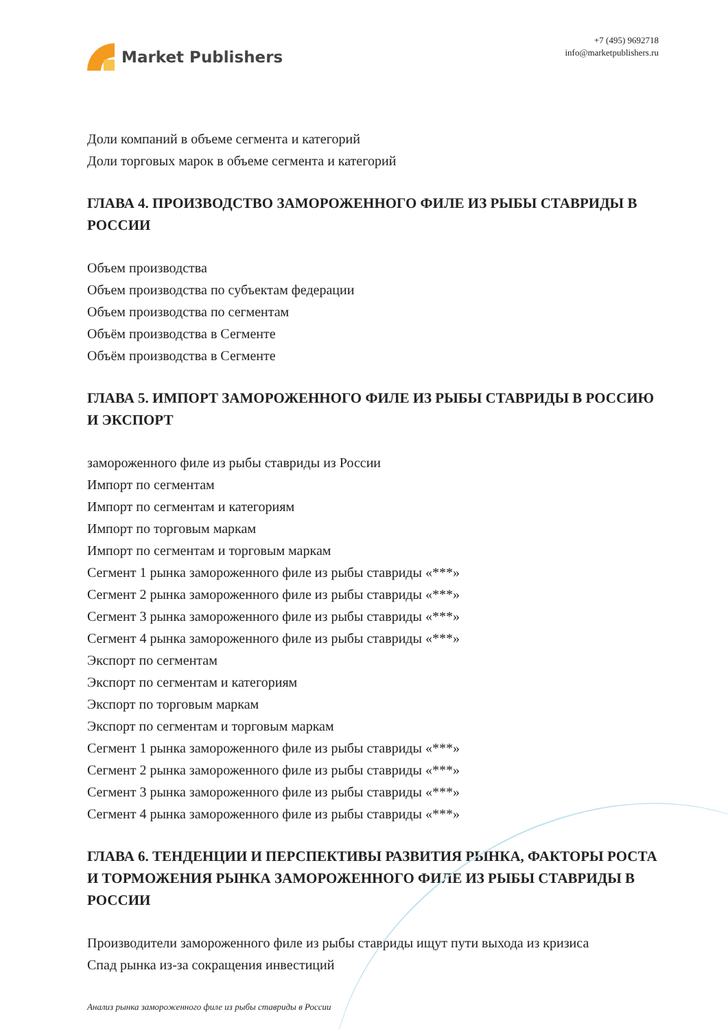Market Publishers
+7 (495) 9692718
info@marketpublishers.ru
Доли компаний в объеме сегмента и категорий
Доли торговых марок в объеме сегмента и категорий
ГЛАВА 4. ПРОИЗВОДСТВО ЗАМОРОЖЕННОГО ФИЛЕ ИЗ РЫБЫ СТАВРИДЫ В РОССИИ
Объем производства
Объем производства по субъектам федерации
Объем производства по сегментам
Объём производства в Сегменте
Объём производства в Сегменте
ГЛАВА 5. ИМПОРТ ЗАМОРОЖЕННОГО ФИЛЕ ИЗ РЫБЫ СТАВРИДЫ В РОССИЮ И ЭКСПОРТ
замороженного филе из рыбы ставриды из России
Импорт по сегментам
Импорт по сегментам и категориям
Импорт по торговым маркам
Импорт по сегментам и торговым маркам
Сегмент 1 рынка замороженного филе из рыбы ставриды «***»
Сегмент 2 рынка замороженного филе из рыбы ставриды «***»
Сегмент 3 рынка замороженного филе из рыбы ставриды «***»
Сегмент 4 рынка замороженного филе из рыбы ставриды «***»
Экспорт по сегментам
Экспорт по сегментам и категориям
Экспорт по торговым маркам
Экспорт по сегментам и торговым маркам
Сегмент 1 рынка замороженного филе из рыбы ставриды «***»
Сегмент 2 рынка замороженного филе из рыбы ставриды «***»
Сегмент 3 рынка замороженного филе из рыбы ставриды «***»
Сегмент 4 рынка замороженного филе из рыбы ставриды «***»
ГЛАВА 6. ТЕНДЕНЦИИ И ПЕРСПЕКТИВЫ РАЗВИТИЯ РЫНКА, ФАКТОРЫ РОСТА И ТОРМОЖЕНИЯ РЫНКА ЗАМОРОЖЕННОГО ФИЛЕ ИЗ РЫБЫ СТАВРИДЫ В РОССИИ
Производители замороженного филе из рыбы ставриды ищут пути выхода из кризиса
Спад рынка из-за сокращения инвестиций
Анализ рынка замороженного филе из рыбы ставриды в России